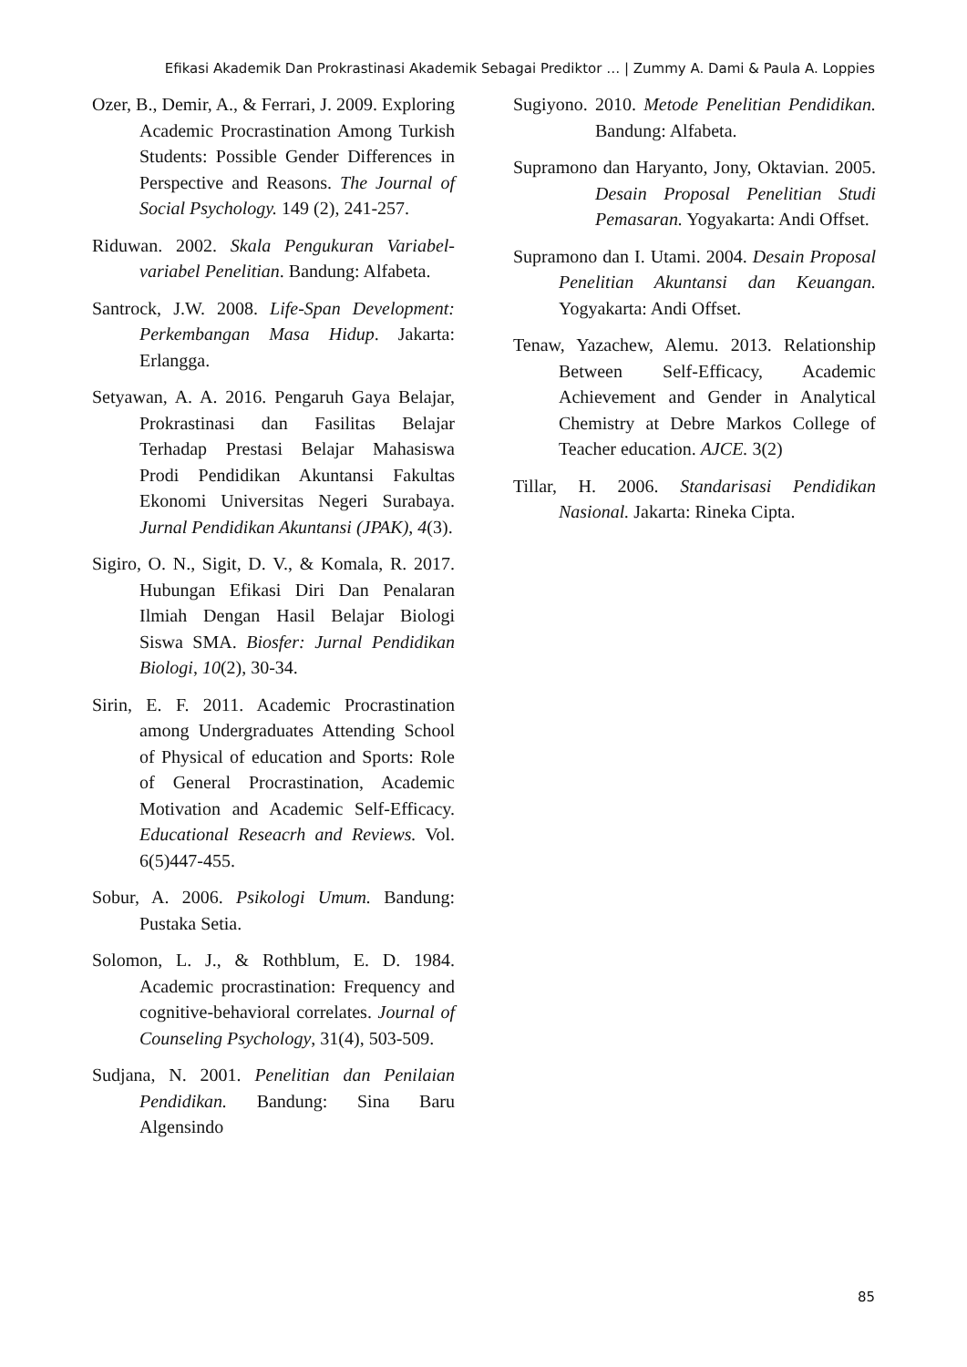Efikasi Akademik Dan Prokrastinasi Akademik Sebagai Prediktor … | Zummy A. Dami & Paula A. Loppies
Ozer, B., Demir, A., & Ferrari, J. 2009. Exploring Academic Procrastination Among Turkish Students: Possible Gender Differences in Perspective and Reasons. The Journal of Social Psychology. 149 (2), 241-257.
Riduwan. 2002. Skala Pengukuran Variabel-variabel Penelitian. Bandung: Alfabeta.
Santrock, J.W. 2008. Life-Span Development: Perkembangan Masa Hidup. Jakarta: Erlangga.
Setyawan, A. A. 2016. Pengaruh Gaya Belajar, Prokrastinasi dan Fasilitas Belajar Terhadap Prestasi Belajar Mahasiswa Prodi Pendidikan Akuntansi Fakultas Ekonomi Universitas Negeri Surabaya. Jurnal Pendidikan Akuntansi (JPAK), 4(3).
Sigiro, O. N., Sigit, D. V., & Komala, R. 2017. Hubungan Efikasi Diri Dan Penalaran Ilmiah Dengan Hasil Belajar Biologi Siswa SMA. Biosfer: Jurnal Pendidikan Biologi, 10(2), 30-34.
Sirin, E. F. 2011. Academic Procrastination among Undergraduates Attending School of Physical of education and Sports: Role of General Procrastination, Academic Motivation and Academic Self-Efficacy. Educational Reseacrh and Reviews. Vol. 6(5)447-455.
Sobur, A. 2006. Psikologi Umum. Bandung: Pustaka Setia.
Solomon, L. J., & Rothblum, E. D. 1984. Academic procrastination: Frequency and cognitive-behavioral correlates. Journal of Counseling Psychology, 31(4), 503-509.
Sudjana, N. 2001. Penelitian dan Penilaian Pendidikan. Bandung: Sina Baru Algensindo
Sugiyono. 2010. Metode Penelitian Pendidikan. Bandung: Alfabeta.
Supramono dan Haryanto, Jony, Oktavian. 2005. Desain Proposal Penelitian Studi Pemasaran. Yogyakarta: Andi Offset.
Supramono dan I. Utami. 2004. Desain Proposal Penelitian Akuntansi dan Keuangan. Yogyakarta: Andi Offset.
Tenaw, Yazachew, Alemu. 2013. Relationship Between Self-Efficacy, Academic Achievement and Gender in Analytical Chemistry at Debre Markos College of Teacher education. AJCE. 3(2)
Tillar, H. 2006. Standarisasi Pendidikan Nasional. Jakarta: Rineka Cipta.
85